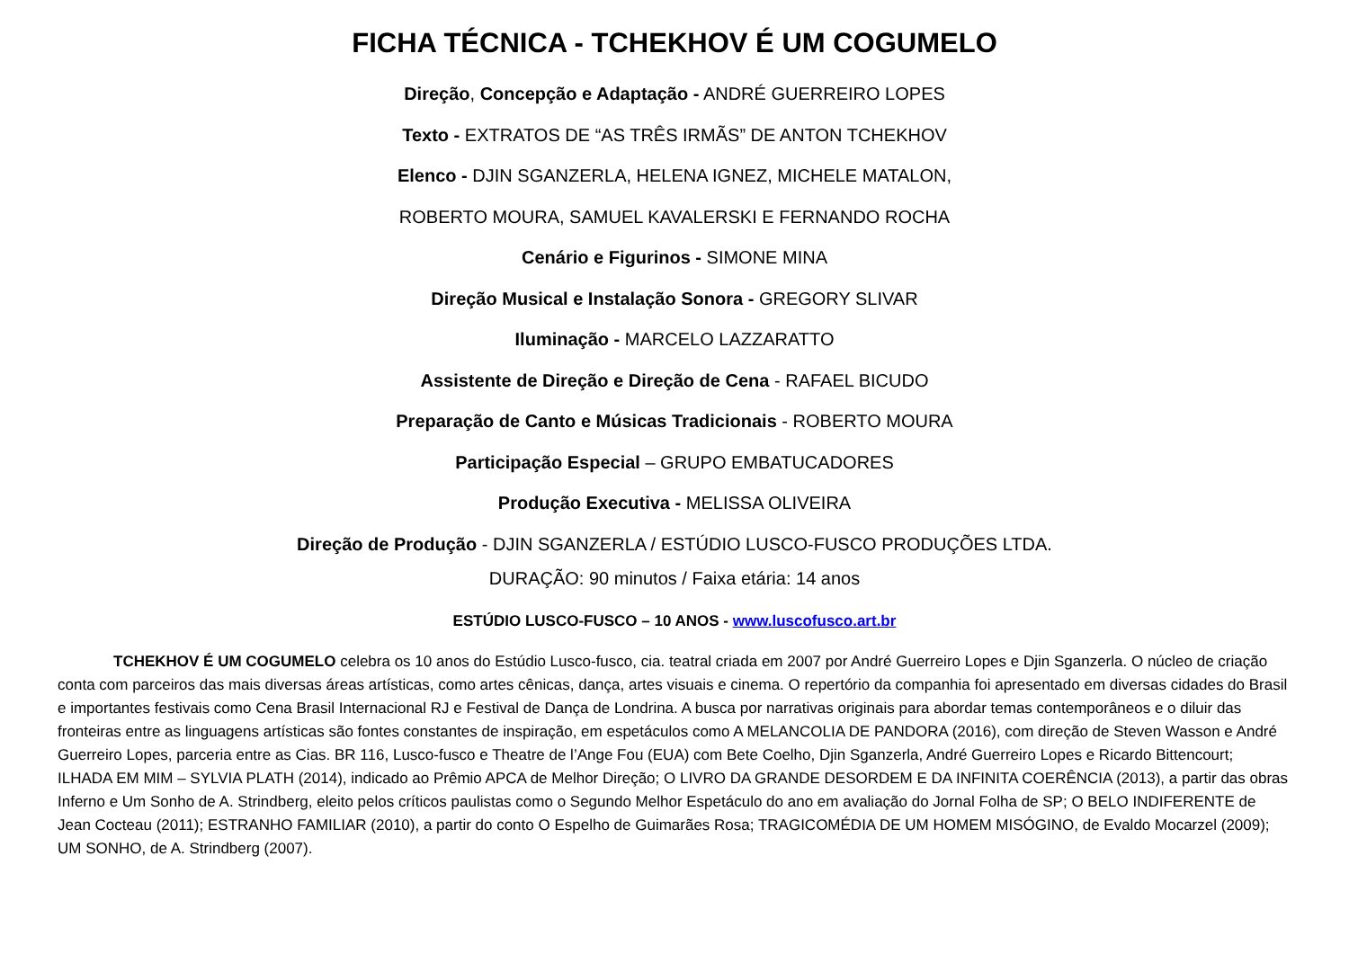FICHA TÉCNICA - TCHEKHOV É UM COGUMELO
Direção, Concepção e Adaptação - ANDRÉ GUERREIRO LOPES
Texto - EXTRATOS DE “AS TRÊS IRMÃS” DE ANTON TCHEKHOV
Elenco - DJIN SGANZERLA, HELENA IGNEZ, MICHELE MATALON,
ROBERTO MOURA, SAMUEL KAVALERSKI E FERNANDO ROCHA
Cenário e Figurinos - SIMONE MINA
Direção Musical e Instalação Sonora - GREGORY SLIVAR
Iluminação - MARCELO LAZZARATTO
Assistente de Direção e Direção de Cena - RAFAEL BICUDO
Preparação de Canto e Músicas Tradicionais - ROBERTO MOURA
Participação Especial – GRUPO EMBATUCADORES
Produção Executiva - MELISSA OLIVEIRA
Direção de Produção - DJIN SGANZERLA / ESTÚDIO LUSCO-FUSCO PRODUÇÕES LTDA.
DURAÇÃO: 90 minutos / Faixa etária: 14 anos
ESTÚDIO LUSCO-FUSCO – 10 ANOS - www.luscofusco.art.br
TCHEKHOV É UM COGUMELO celebra os 10 anos do Estúdio Lusco-fusco, cia. teatral criada em 2007 por André Guerreiro Lopes e Djin Sganzerla. O núcleo de criação conta com parceiros das mais diversas áreas artísticas, como artes cênicas, dança, artes visuais e cinema. O repertório da companhia foi apresentado em diversas cidades do Brasil e importantes festivais como Cena Brasil Internacional RJ e Festival de Dança de Londrina. A busca por narrativas originais para abordar temas contemporâneos e o diluir das fronteiras entre as linguagens artísticas são fontes constantes de inspiração, em espetáculos como A MELANCOLIA DE PANDORA (2016), com direção de Steven Wasson e André Guerreiro Lopes, parceria entre as Cias. BR 116, Lusco-fusco e Theatre de l’Ange Fou (EUA) com Bete Coelho, Djin Sganzerla, André Guerreiro Lopes e Ricardo Bittencourt; ILHADA EM MIM – SYLVIA PLATH (2014), indicado ao Prêmio APCA de Melhor Direção; O LIVRO DA GRANDE DESORDEM E DA INFINITA COERÊNCIA (2013), a partir das obras Inferno e Um Sonho de A. Strindberg, eleito pelos críticos paulistas como o Segundo Melhor Espetáculo do ano em avaliação do Jornal Folha de SP; O BELO INDIFERENTE de Jean Cocteau (2011); ESTRANHO FAMILIAR (2010), a partir do conto O Espelho de Guimarães Rosa; TRAGICOMÉDIA DE UM HOMEM MISÓGINO, de Evaldo Mocarzel (2009); UM SONHO, de A. Strindberg (2007).